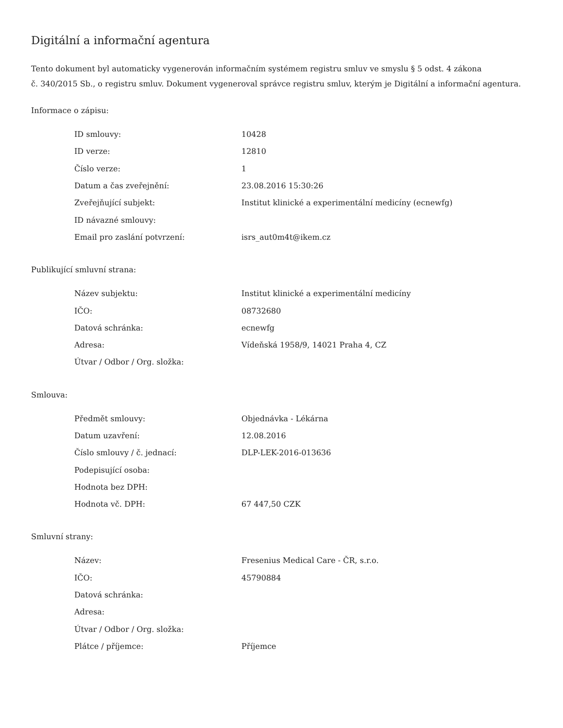Digitální a informační agentura
Tento dokument byl automaticky vygenerován informačním systémem registru smluv ve smyslu § 5 odst. 4 zákona
č. 340/2015 Sb., o registru smluv. Dokument vygeneroval správce registru smluv, kterým je Digitální a informační agentura.
Informace o zápisu:
| ID smlouvy: | 10428 |
| ID verze: | 12810 |
| Číslo verze: | 1 |
| Datum a čas zveřejnění: | 23.08.2016 15:30:26 |
| Zveřejňující subjekt: | Institut klinické a experimentální medicíny (ecnewfg) |
| ID návazné smlouvy: | |
| Email pro zaslání potvrzení: | isrs_aut0m4t@ikem.cz |
Publikující smluvní strana:
| Název subjektu: | Institut klinické a experimentální medicíny |
| IČO: | 08732680 |
| Datová schránka: | ecnewfg |
| Adresa: | Vídeňská 1958/9, 14021 Praha 4, CZ |
| Útvar / Odbor / Org. složka: | |
Smlouva:
| Předmět smlouvy: | Objednávka - Lékárna |
| Datum uzavření: | 12.08.2016 |
| Číslo smlouvy / č. jednací: | DLP-LEK-2016-013636 |
| Podepisující osoba: | |
| Hodnota bez DPH: | |
| Hodnota vč. DPH: | 67 447,50 CZK |
Smluvní strany:
| Název: | Fresenius Medical Care - ČR, s.r.o. |
| IČO: | 45790884 |
| Datová schránka: | |
| Adresa: | |
| Útvar / Odbor / Org. složka: | |
| Plátce / příjemce: | Příjemce |